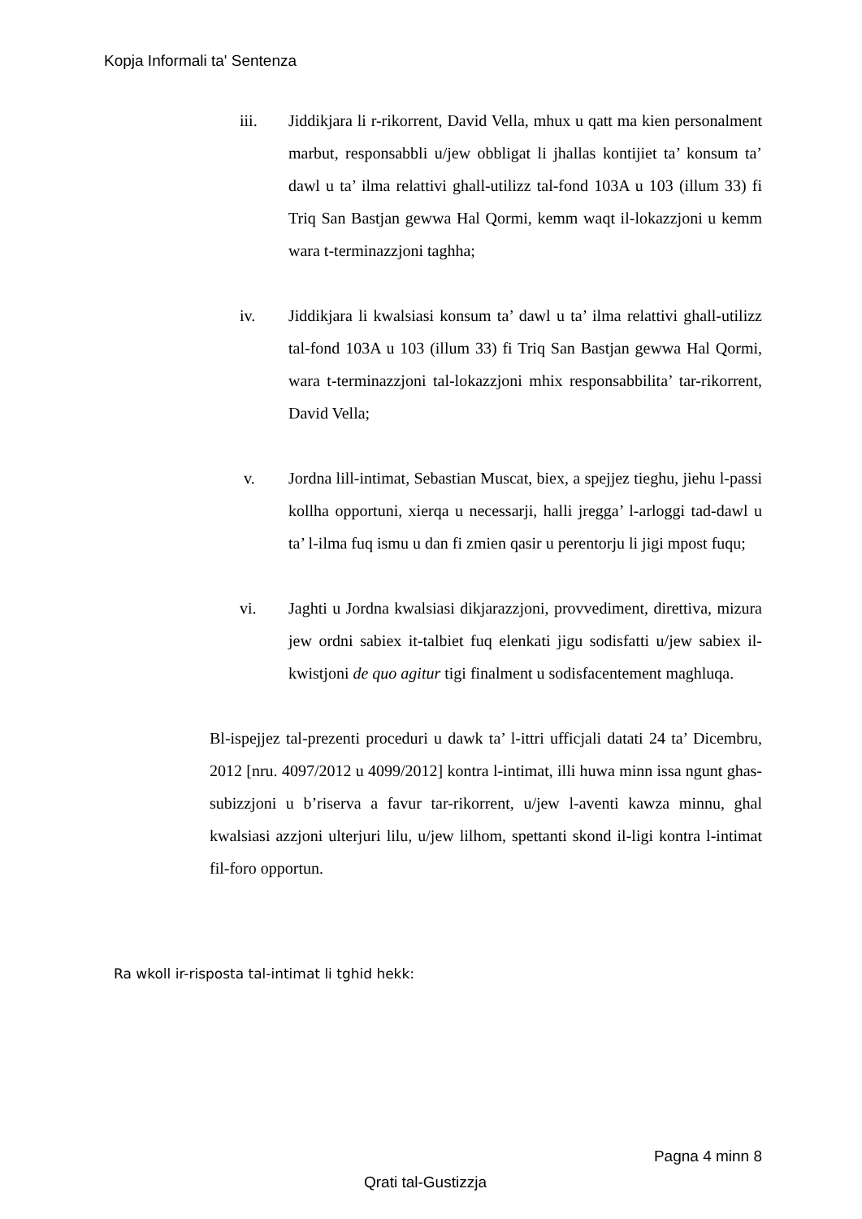Kopja Informali ta' Sentenza
iii. Jiddikjara li r-rikorrent, David Vella, mhux u qatt ma kien personalment marbut, responsabbli u/jew obbligat li jhallas kontijiet ta’ konsum ta’ dawl u ta’ ilma relattivi ghall-utilizz tal-fond 103A u 103 (illum 33) fi Triq San Bastjan gewwa Hal Qormi, kemm waqt il-lokazzjoni u kemm wara t-terminazzjoni taghha;
iv. Jiddikjara li kwalsiasi konsum ta’ dawl u ta’ ilma relattivi ghall-utilizz tal-fond 103A u 103 (illum 33) fi Triq San Bastjan gewwa Hal Qormi, wara t-terminazzjoni tal-lokazzjoni mhix responsabbilita’ tar-rikorrent, David Vella;
v. Jordna lill-intimat, Sebastian Muscat, biex, a spejjez tieghu, jiehu l-passi kollha opportuni, xierqa u necessarji, halli jregga’ l-arloggi tad-dawl u ta’ l-ilma fuq ismu u dan fi zmien qasir u perentorju li jigi mpost fuqu;
vi. Jaghti u Jordna kwalsiasi dikjarazzjoni, provvediment, direttiva, mizura jew ordni sabiex it-talbiet fuq elenkati jigu sodisfatti u/jew sabiex il-kwistjoni de quo agitur tigi finalment u sodisfacentement maghluqa.
Bl-ispejjez tal-prezenti proceduri u dawk ta’ l-ittri ufficjali datati 24 ta’ Dicembru, 2012 [nru. 4097/2012 u 4099/2012] kontra l-intimat, illi huwa minn issa ngunt ghas-subizzjoni u b’riserva a favur tar-rikorrent, u/jew l-aventi kawza minnu, ghal kwalsiasi azzjoni ulterjuri lilu, u/jew lilhom, spettanti skond il-ligi kontra l-intimat fil-foro opportun.
Ra wkoll ir-risposta tal-intimat li tghid hekk:
Pagna 4 minn 8
Qrati tal-Gustizzja